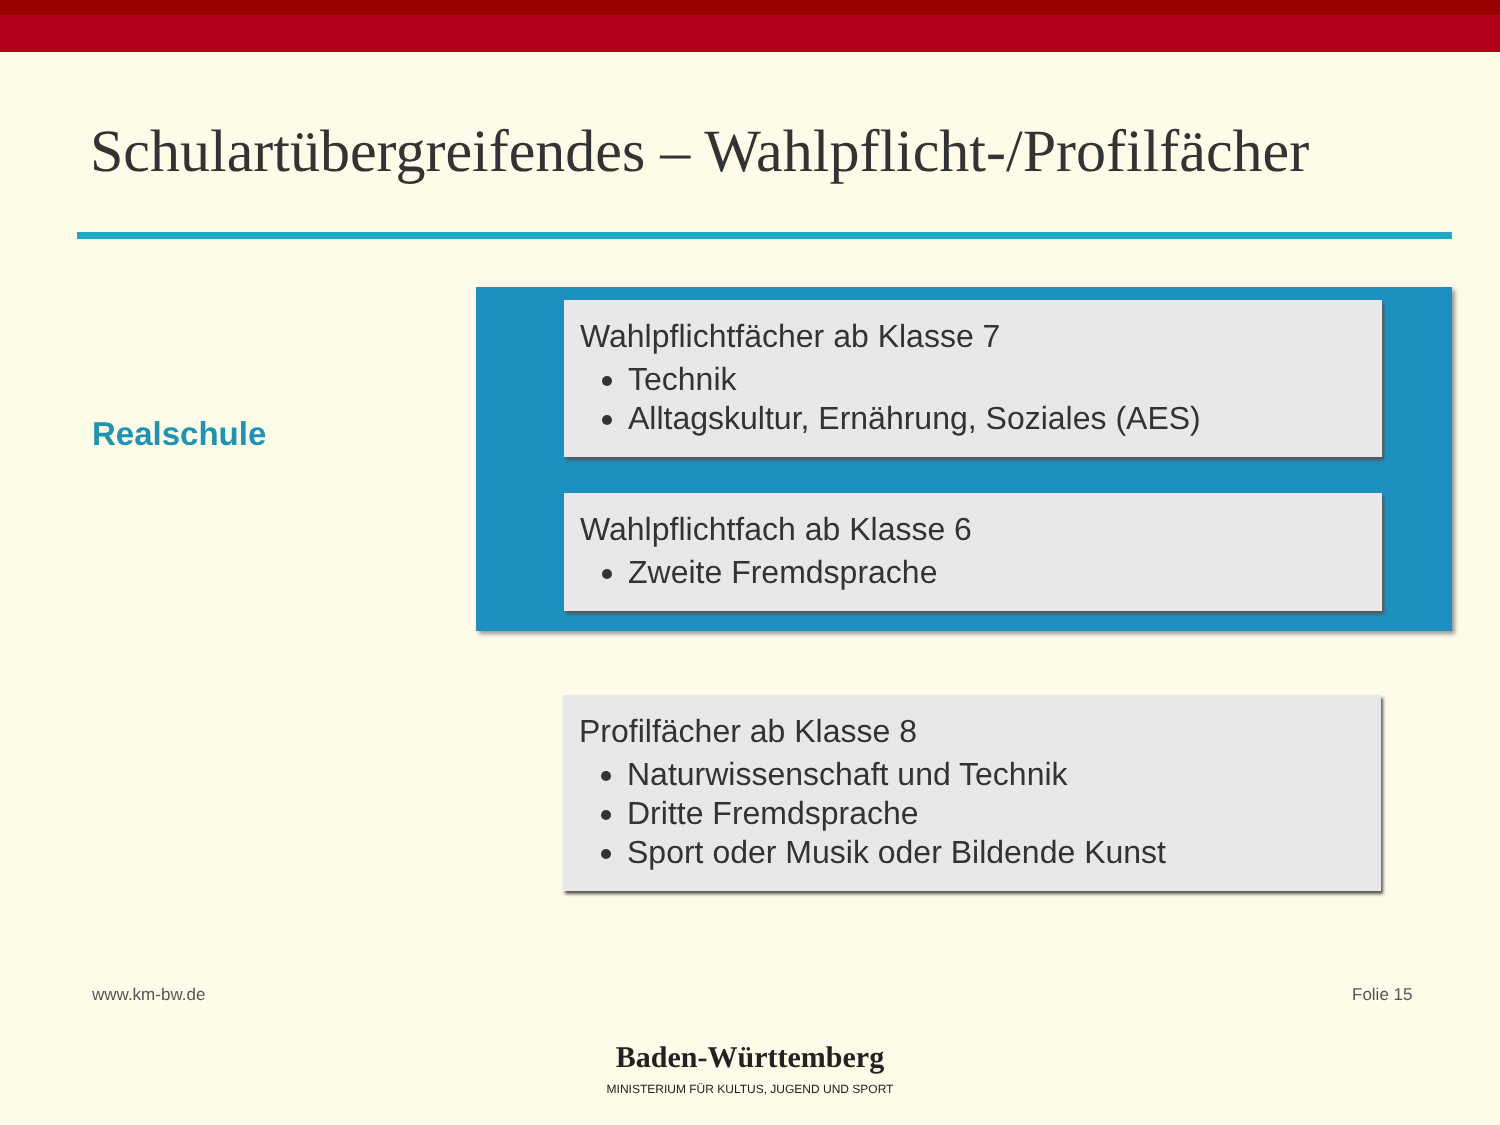Schulartübergreifendes – Wahlpflicht-/Profilfächer
Realschule
Wahlpflichtfächer ab Klasse 7
Technik
Alltagskultur, Ernährung, Soziales (AES)
Wahlpflichtfach ab Klasse 6
Zweite Fremdsprache
Profilfächer ab Klasse 8
Naturwissenschaft und Technik
Dritte Fremdsprache
Sport oder Musik oder Bildende Kunst
www.km-bw.de Folie 15
Baden-Württemberg
MINISTERIUM FÜR KULTUS, JUGEND UND SPORT